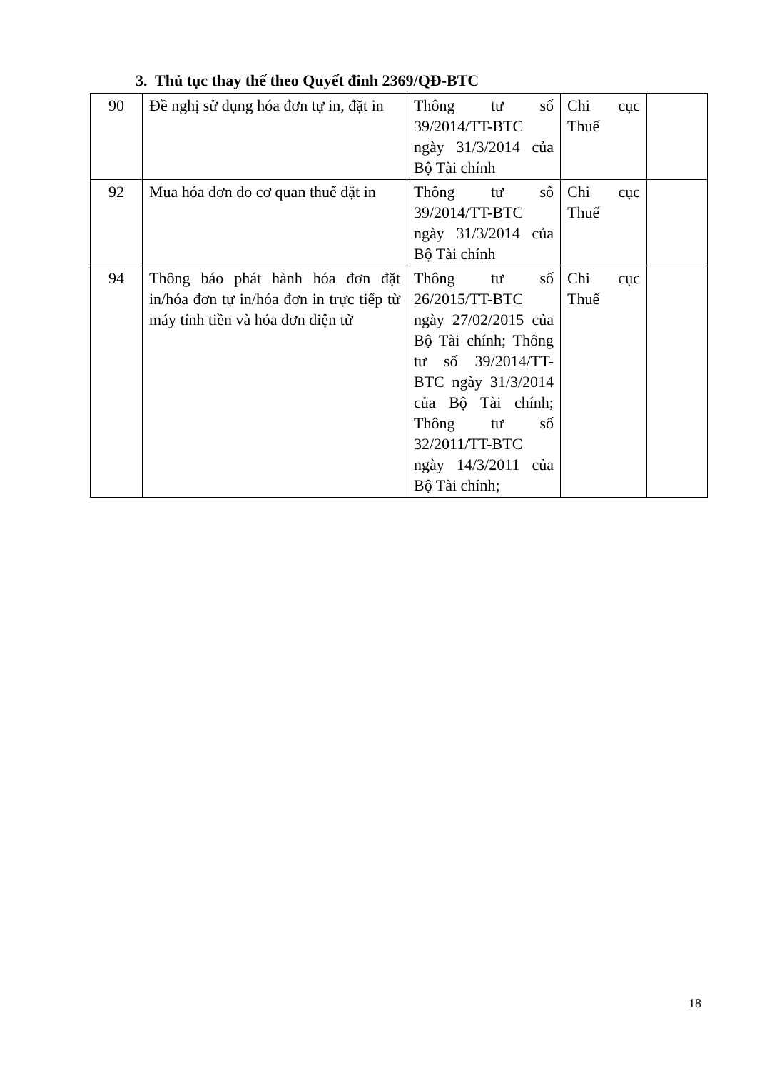3. Thủ tục thay thế theo Quyết đinh 2369/QĐ-BTC
| 90 | Đề nghị sử dụng hóa đơn tự in, đặt in | Thông tư số 39/2014/TT-BTC ngày 31/3/2014 của Bộ Tài chính | Chi cục Thuế | |
| 92 | Mua hóa đơn do cơ quan thuế đặt in | Thông tư số 39/2014/TT-BTC ngày 31/3/2014 của Bộ Tài chính | Chi cục Thuế | |
| 94 | Thông báo phát hành hóa đơn đặt in/hóa đơn tự in/hóa đơn in trực tiếp từ máy tính tiền và hóa đơn điện tử | Thông tư số 26/2015/TT-BTC ngày 27/02/2015 của Bộ Tài chính; Thông tư số 39/2014/TT-BTC ngày 31/3/2014 của Bộ Tài chính; Thông tư số 32/2011/TT-BTC ngày 14/3/2011 của Bộ Tài chính; | Chi cục Thuế | |
18